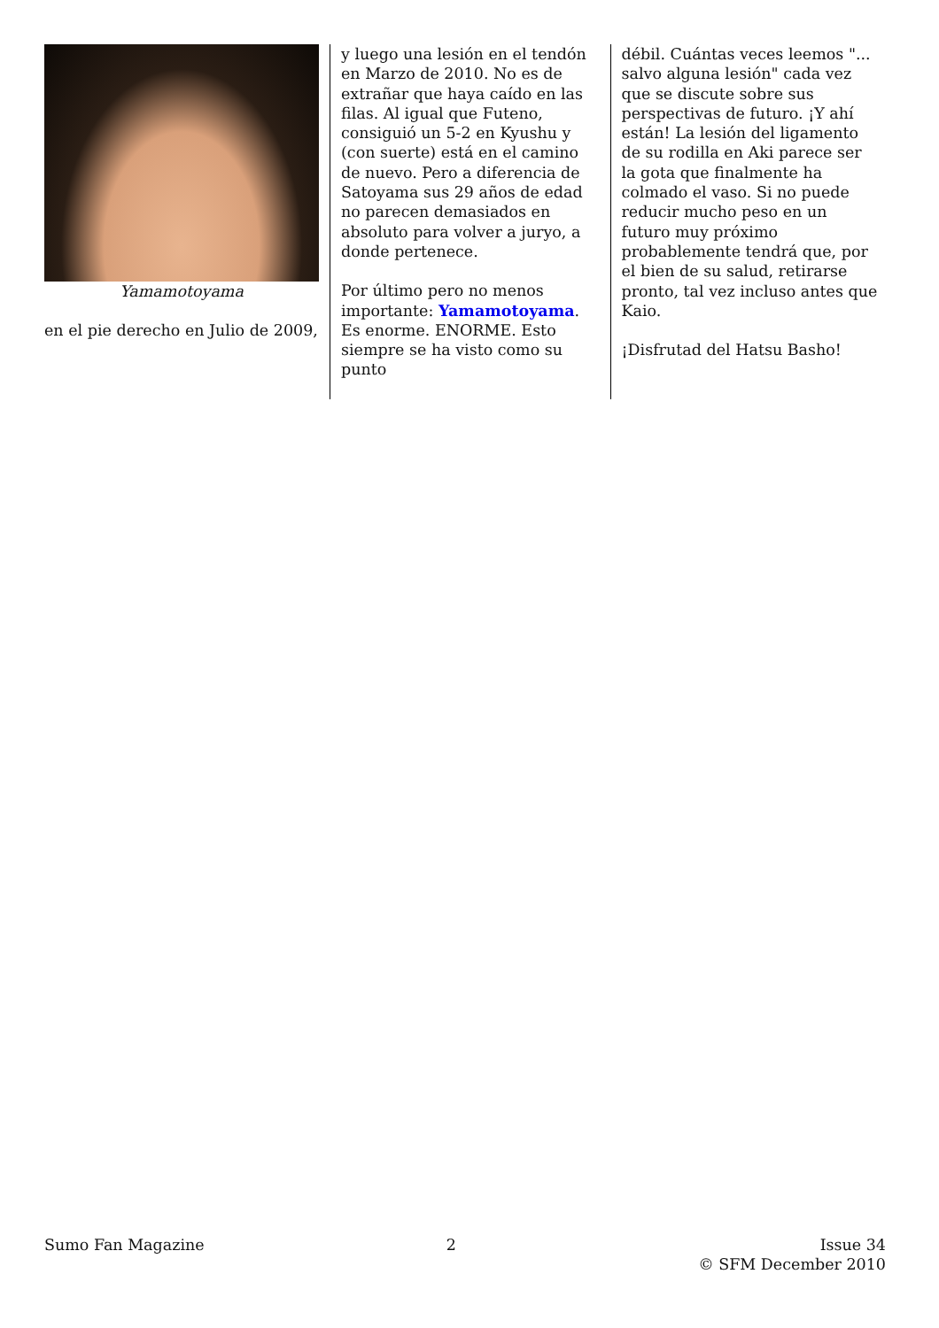Yamamotoyama
en el pie derecho en Julio de 2009,
y luego una lesión en el tendón en Marzo de 2010. No es de extrañar que haya caído en las filas. Al igual que Futeno, consiguió un 5-2 en Kyushu y (con suerte) está en el camino de nuevo. Pero a diferencia de Satoyama sus 29 años de edad no parecen demasiados en absoluto para volver a juryo, a donde pertenece.
Por último pero no menos importante: Yamamotoyama. Es enorme. ENORME. Esto siempre se ha visto como su punto
débil. Cuántas veces leemos "... salvo alguna lesión" cada vez que se discute sobre sus perspectivas de futuro. ¡Y ahí están! La lesión del ligamento de su rodilla en Aki parece ser la gota que finalmente ha colmado el vaso. Si no puede reducir mucho peso en un futuro muy próximo probablemente tendrá que, por el bien de su salud, retirarse pronto, tal vez incluso antes que Kaio.
¡Disfrutad del Hatsu Basho!
Sumo Fan Magazine 2 Issue 34
© SFM December 2010